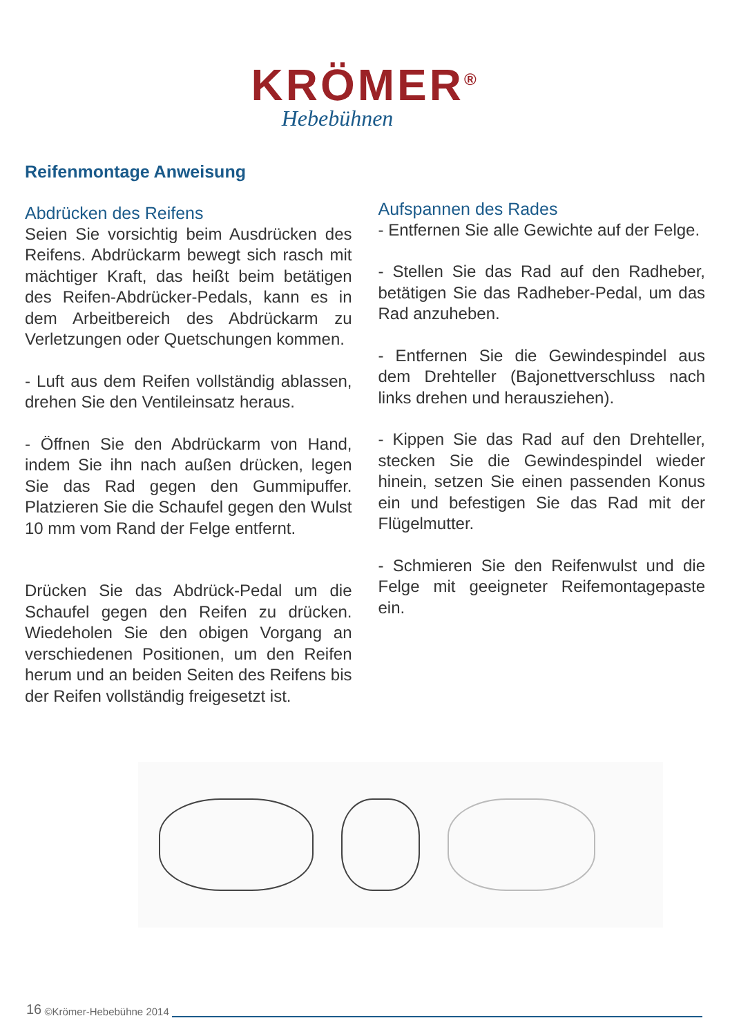KRÖMER<sup>®</sup>
Hebebühnen
Reifenmontage Anweisung
Abdrücken des Reifens
Seien Sie vorsichtig beim Ausdrücken des Reifens. Abdrückarm bewegt sich rasch mit mächtiger Kraft, das heißt beim betätigen des Reifen-Abdrücker-Pedals, kann es in dem Arbeitbereich des Abdrückarm zu Verletzungen oder Quetschungen kommen.
- Luft aus dem Reifen vollständig ablassen, drehen Sie den Ventileinsatz heraus.
- Öffnen Sie den Abdrückarm von Hand, indem Sie ihn nach außen drücken, legen Sie das Rad gegen den Gummipuffer. Platzieren Sie die Schaufel gegen den Wulst 10 mm vom Rand der Felge entfernt.
Drücken Sie das Abdrück-Pedal um die Schaufel gegen den Reifen zu drücken. Wiedeholen Sie den obigen Vorgang an verschiedenen Positionen, um den Reifen herum und an beiden Seiten des Reifens bis der Reifen vollständig freigesetzt ist.
Aufspannen des Rades
- Entfernen Sie alle Gewichte auf der Felge.
- Stellen Sie das Rad auf den Radheber, betätigen Sie das Radheber-Pedal, um das Rad anzuheben.
- Entfernen Sie die Gewindespindel aus dem Drehteller (Bajonettverschluss nach links drehen und herausziehen).
- Kippen Sie das Rad auf den Drehteller, stecken Sie die Gewindespindel wieder hinein, setzen Sie einen passenden Konus ein und befestigen Sie das Rad mit der Flügelmutter.
- Schmieren Sie den Reifenwulst und die Felge mit geeigneter Reifemontagepaste ein.
16 ©Krömer-Hebebühne 2014